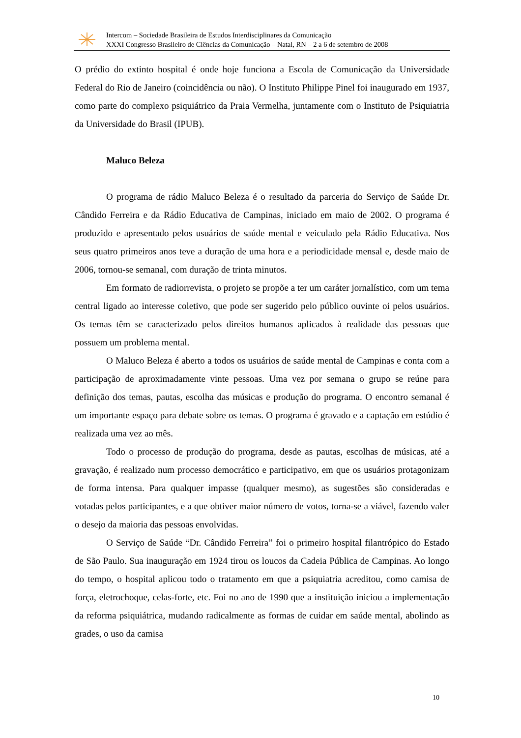Intercom – Sociedade Brasileira de Estudos Interdisciplinares da Comunicação
XXXI Congresso Brasileiro de Ciências da Comunicação – Natal, RN – 2 a 6 de setembro de 2008
O prédio do extinto hospital é onde hoje funciona a Escola de Comunicação da Universidade Federal do Rio de Janeiro (coincidência ou não). O Instituto Philippe Pinel foi inaugurado em 1937, como parte do complexo psiquiátrico da Praia Vermelha, juntamente com o Instituto de Psiquiatria da Universidade do Brasil (IPUB).
Maluco Beleza
O programa de rádio Maluco Beleza é o resultado da parceria do Serviço de Saúde Dr. Cândido Ferreira e da Rádio Educativa de Campinas, iniciado em maio de 2002. O programa é produzido e apresentado pelos usuários de saúde mental e veiculado pela Rádio Educativa. Nos seus quatro primeiros anos teve a duração de uma hora e a periodicidade mensal e, desde maio de 2006, tornou-se semanal, com duração de trinta minutos.
Em formato de radiorrevista, o projeto se propõe a ter um caráter jornalístico, com um tema central ligado ao interesse coletivo, que pode ser sugerido pelo público ouvinte oi pelos usuários. Os temas têm se caracterizado pelos direitos humanos aplicados à realidade das pessoas que possuem um problema mental.
O Maluco Beleza é aberto a todos os usuários de saúde mental de Campinas e conta com a participação de aproximadamente vinte pessoas. Uma vez por semana o grupo se reúne para definição dos temas, pautas, escolha das músicas e produção do programa. O encontro semanal é um importante espaço para debate sobre os temas. O programa é gravado e a captação em estúdio é realizada uma vez ao mês.
Todo o processo de produção do programa, desde as pautas, escolhas de músicas, até a gravação, é realizado num processo democrático e participativo, em que os usuários protagonizam de forma intensa. Para qualquer impasse (qualquer mesmo), as sugestões são consideradas e votadas pelos participantes, e a que obtiver maior número de votos, torna-se a viável, fazendo valer o desejo da maioria das pessoas envolvidas.
O Serviço de Saúde “Dr. Cândido Ferreira” foi o primeiro hospital filantrópico do Estado de São Paulo. Sua inauguração em 1924 tirou os loucos da Cadeia Pública de Campinas. Ao longo do tempo, o hospital aplicou todo o tratamento em que a psiquiatria acreditou, como camisa de força, eletrochoque, celas-forte, etc. Foi no ano de 1990 que a instituição iniciou a implementação da reforma psiquiátrica, mudando radicalmente as formas de cuidar em saúde mental, abolindo as grades, o uso da camisa
10